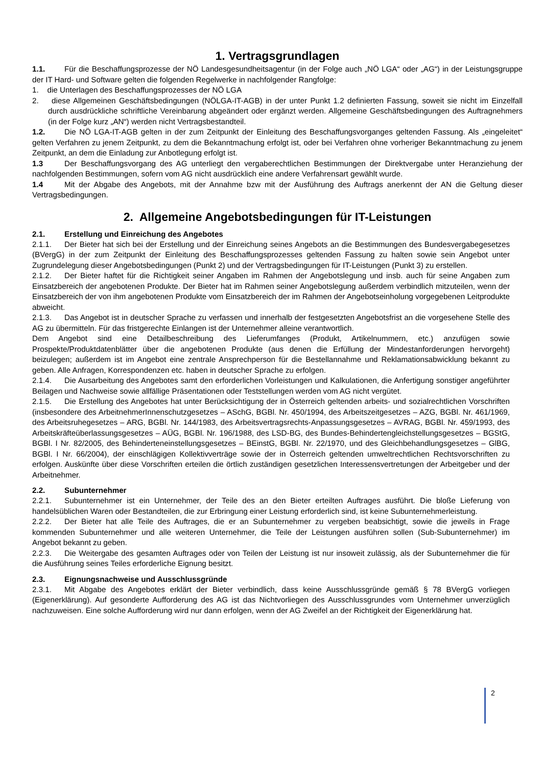1. Vertragsgrundlagen
1.1. Für die Beschaffungsprozesse der NÖ Landesgesundheitsagentur (in der Folge auch „NÖ LGA“ oder „AG“) in der Leistungsgruppe der IT Hard- und Software gelten die folgenden Regelwerke in nachfolgender Rangfolge:
1. die Unterlagen des Beschaffungsprozesses der NÖ LGA
2. diese Allgemeinen Geschäftsbedingungen (NÖLGA-IT-AGB) in der unter Punkt 1.2 definierten Fassung, soweit sie nicht im Einzelfall durch ausdrückliche schriftliche Vereinbarung abgeändert oder ergänzt werden. Allgemeine Geschäftsbedingungen des Auftragnehmers (in der Folge kurz „AN“) werden nicht Vertragsbestandteil.
1.2. Die NÖ LGA-IT-AGB gelten in der zum Zeitpunkt der Einleitung des Beschaffungsvorganges geltenden Fassung. Als „eingeleitet“ gelten Verfahren zu jenem Zeitpunkt, zu dem die Bekanntmachung erfolgt ist, oder bei Verfahren ohne vorheriger Bekanntmachung zu jenem Zeitpunkt, an dem die Einladung zur Anbotlegung erfolgt ist.
1.3 Der Beschaffungsvorgang des AG unterliegt den vergaberechtlichen Bestimmungen der Direktvergabe unter Heranziehung der nachfolgenden Bestimmungen, sofern vom AG nicht ausdrücklich eine andere Verfahrensart gewählt wurde.
1.4 Mit der Abgabe des Angebots, mit der Annahme bzw mit der Ausführung des Auftrags anerkennt der AN die Geltung dieser Vertragsbedingungen.
2. Allgemeine Angebotsbedingungen für IT-Leistungen
2.1. Erstellung und Einreichung des Angebotes
2.1.1. Der Bieter hat sich bei der Erstellung und der Einreichung seines Angebots an die Bestimmungen des Bundesvergabegesetzes (BVergG) in der zum Zeitpunkt der Einleitung des Beschaffungsprozesses geltenden Fassung zu halten sowie sein Angebot unter Zugrundelegung dieser Angebotsbedingungen (Punkt 2) und der Vertragsbedingungen für IT-Leistungen (Punkt 3) zu erstellen.
2.1.2. Der Bieter haftet für die Richtigkeit seiner Angaben im Rahmen der Angebotslegung und insb. auch für seine Angaben zum Einsatzbereich der angebotenen Produkte. Der Bieter hat im Rahmen seiner Angebotslegung außerdem verbindlich mitzuteilen, wenn der Einsatzbereich der von ihm angebotenen Produkte vom Einsatzbereich der im Rahmen der Angebotseinholung vorgegebenen Leitprodukte abweicht.
2.1.3. Das Angebot ist in deutscher Sprache zu verfassen und innerhalb der festgesetzten Angebotsfrist an die vorgesehene Stelle des AG zu übermitteln. Für das fristgerechte Einlangen ist der Unternehmer alleine verantwortlich.
Dem Angebot sind eine Detailbeschreibung des Lieferumfanges (Produkt, Artikelnummern, etc.) anzufügen sowie Prospekte/Produktdatenblätter über die angebotenen Produkte (aus denen die Erfüllung der Mindestanforderungen hervorgeht) beizulegen; außerdem ist im Angebot eine zentrale Ansprechperson für die Bestellannahme und Reklamationsabwicklung bekannt zu geben. Alle Anfragen, Korrespondenzen etc. haben in deutscher Sprache zu erfolgen.
2.1.4. Die Ausarbeitung des Angebotes samt den erforderlichen Vorleistungen und Kalkulationen, die Anfertigung sonstiger angeführter Beilagen und Nachweise sowie allfällige Präsentationen oder Teststellungen werden vom AG nicht vergütet.
2.1.5. Die Erstellung des Angebotes hat unter Berücksichtigung der in Österreich geltenden arbeits- und sozialrechtlichen Vorschriften (insbesondere des ArbeitnehmerInnenschutzgesetzes – ASchG, BGBl. Nr. 450/1994, des Arbeitszeitgesetzes – AZG, BGBl. Nr. 461/1969, des Arbeitsruhegesetzes – ARG, BGBl. Nr. 144/1983, des Arbeitsvertragsrechts-Anpassungsgesetzes – AVRAG, BGBl. Nr. 459/1993, des Arbeitskräfteüberlassungsgesetzes – AÜG, BGBl. Nr. 196/1988, des LSD-BG, des Bundes-Behindertengleichstellungsgesetzes – BGStG, BGBl. I Nr. 82/2005, des Behinderteneinstellungsgesetzes – BEinstG, BGBl. Nr. 22/1970, und des Gleichbehandlungsgesetzes – GlBG, BGBl. I Nr. 66/2004), der einschlägigen Kollektivverträge sowie der in Österreich geltenden umweltrechtlichen Rechtsvorschriften zu erfolgen. Auskünfte über diese Vorschriften erteilen die örtlich zuständigen gesetzlichen Interessensvertretungen der Arbeitgeber und der Arbeitnehmer.
2.2. Subunternehmer
2.2.1. Subunternehmer ist ein Unternehmer, der Teile des an den Bieter erteilten Auftrages ausführt. Die bloße Lieferung von handelsüblichen Waren oder Bestandteilen, die zur Erbringung einer Leistung erforderlich sind, ist keine Subunternehmerleistung.
2.2.2. Der Bieter hat alle Teile des Auftrages, die er an Subunternehmer zu vergeben beabsichtigt, sowie die jeweils in Frage kommenden Subunternehmer und alle weiteren Unternehmer, die Teile der Leistungen ausführen sollen (Sub-Subunternehmer) im Angebot bekannt zu geben.
2.2.3. Die Weitergabe des gesamten Auftrages oder von Teilen der Leistung ist nur insoweit zulässig, als der Subunternehmer die für die Ausführung seines Teiles erforderliche Eignung besitzt.
2.3. Eignungsnachweise und Ausschlussgründe
2.3.1. Mit Abgabe des Angebotes erklärt der Bieter verbindlich, dass keine Ausschlussgründe gemäß § 78 BVergG vorliegen (Eigenerklärung). Auf gesonderte Aufforderung des AG ist das Nichtvorliegen des Ausschlussgrundes vom Unternehmer unverzüglich nachzuweisen. Eine solche Aufforderung wird nur dann erfolgen, wenn der AG Zweifel an der Richtigkeit der Eigenerklärung hat.
2